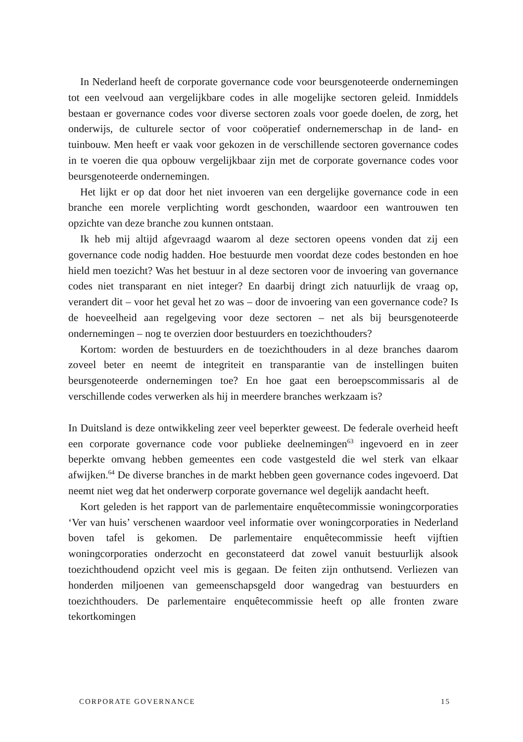In Nederland heeft de corporate governance code voor beursgenoteerde ondernemingen tot een veelvoud aan vergelijkbare codes in alle mogelijke sectoren geleid. Inmiddels bestaan er governance codes voor diverse sectoren zoals voor goede doelen, de zorg, het onderwijs, de culturele sector of voor coöperatief ondernemerschap in de land- en tuinbouw. Men heeft er vaak voor gekozen in de verschillende sectoren governance codes in te voeren die qua opbouw vergelijkbaar zijn met de corporate governance codes voor beursgenoteerde ondernemingen.
Het lijkt er op dat door het niet invoeren van een dergelijke governance code in een branche een morele verplichting wordt geschonden, waardoor een wantrouwen ten opzichte van deze branche zou kunnen ontstaan.
Ik heb mij altijd afgevraagd waarom al deze sectoren opeens vonden dat zij een governance code nodig hadden. Hoe bestuurde men voordat deze codes bestonden en hoe hield men toezicht? Was het bestuur in al deze sectoren voor de invoering van governance codes niet transparant en niet integer? En daarbij dringt zich natuurlijk de vraag op, verandert dit – voor het geval het zo was – door de invoering van een governance code? Is de hoeveelheid aan regelgeving voor deze sectoren – net als bij beursgenoteerde ondernemingen – nog te overzien door bestuurders en toezichthouders?
Kortom: worden de bestuurders en de toezichthouders in al deze branches daarom zoveel beter en neemt de integriteit en transparantie van de instellingen buiten beursgenoteerde ondernemingen toe? En hoe gaat een beroepscommissaris al de verschillende codes verwerken als hij in meerdere branches werkzaam is?
In Duitsland is deze ontwikkeling zeer veel beperkter geweest. De federale overheid heeft een corporate governance code voor publieke deelnemingen<sup>63</sup> ingevoerd en in zeer beperkte omvang hebben gemeentes een code vastgesteld die wel sterk van elkaar afwijken.<sup>64</sup> De diverse branches in de markt hebben geen governance codes ingevoerd. Dat neemt niet weg dat het onderwerp corporate governance wel degelijk aandacht heeft.
Kort geleden is het rapport van de parlementaire enquêtecommissie woningcorporaties ‘Ver van huis’ verschenen waardoor veel informatie over woningcorporaties in Nederland boven tafel is gekomen. De parlementaire enquêtecommissie heeft vijftien woningcorporaties onderzocht en geconstateerd dat zowel vanuit bestuurlijk alsook toezichthoudend opzicht veel mis is gegaan. De feiten zijn onthutsend. Verliezen van honderden miljoenen van gemeenschapsgeld door wangedrag van bestuurders en toezichthouders. De parlementaire enquêtecommissie heeft op alle fronten zware tekortkomingen
CORPORATE GOVERNANCE 15